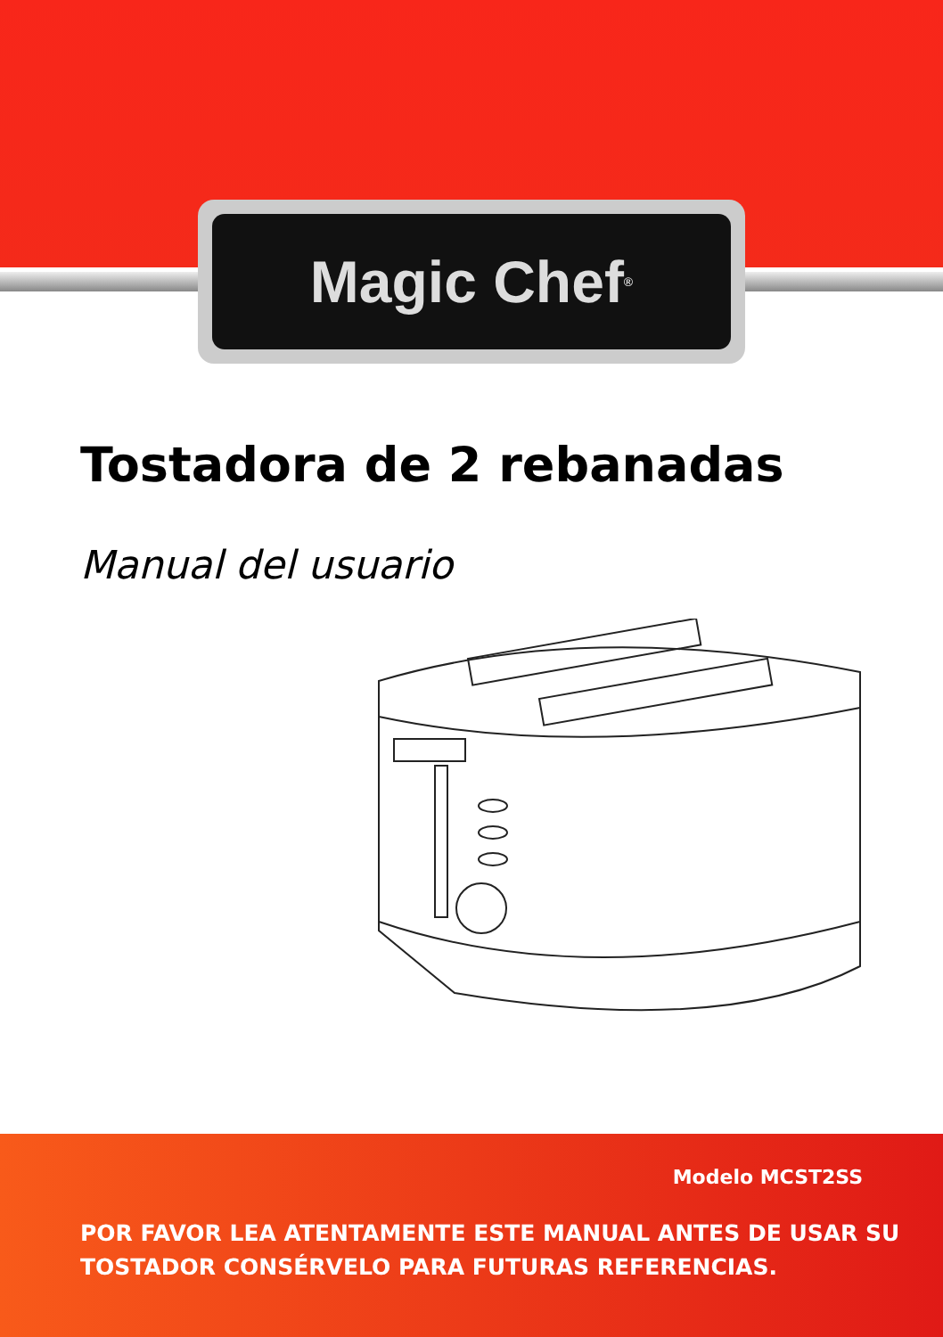Magic Chef<sup>®</sup>
Tostadora de 2 rebanadas
Manual del usuario
Modelo MCST2SS
POR FAVOR LEA ATENTAMENTE ESTE MANUAL ANTES DE USAR SU
TOSTADOR CONSÉRVELO PARA FUTURAS REFERENCIAS.